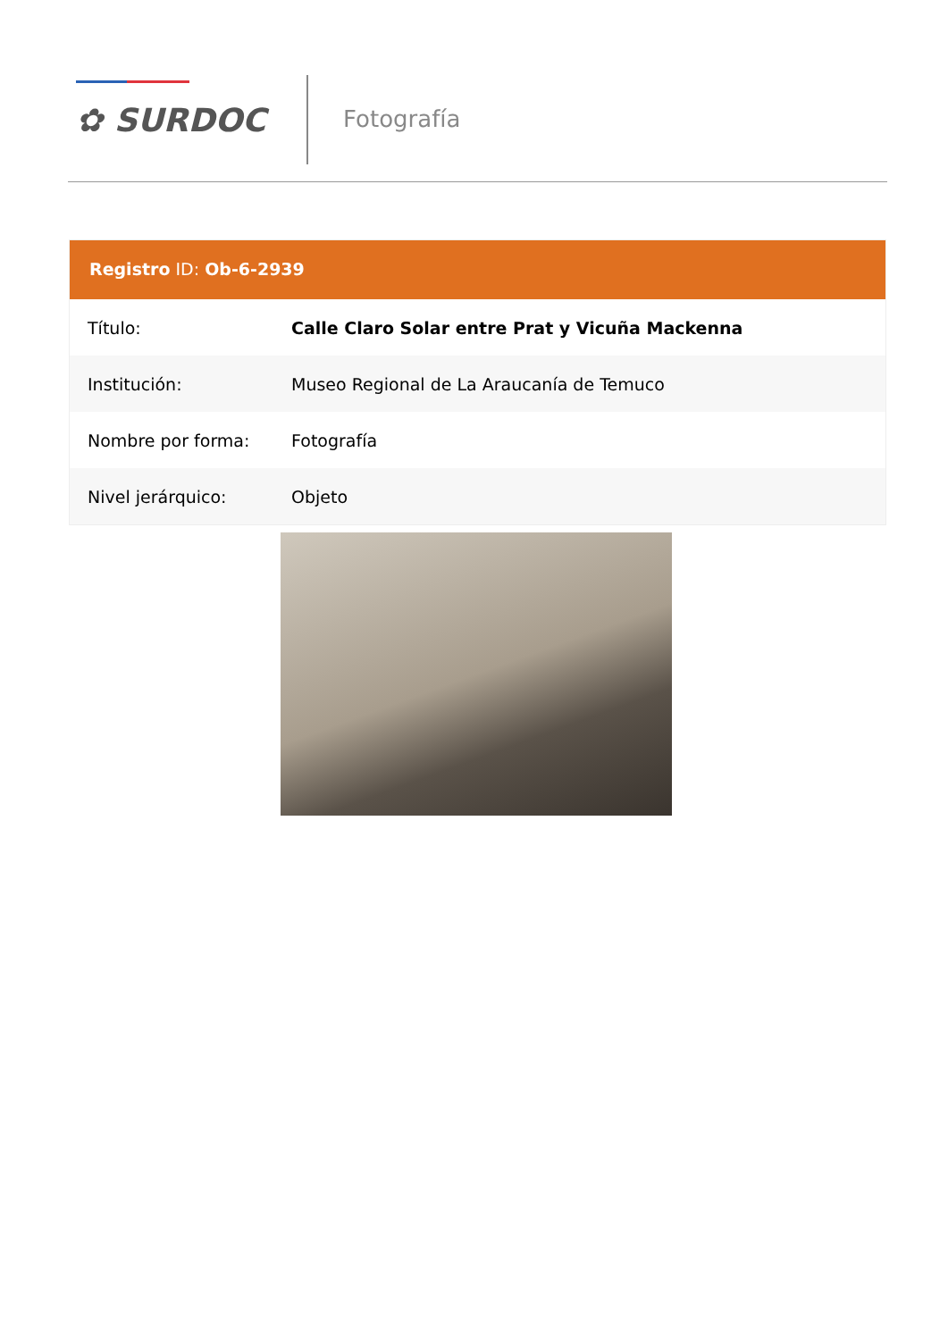✿ SURDOC Fotografía
Registro ID: Ob-6-2939
| Título: | Calle Claro Solar entre Prat y Vicuña Mackenna |
| Institución: | Museo Regional de La Araucanía de Temuco |
| Nombre por forma: | Fotografía |
| Nivel jerárquico: | Objeto |